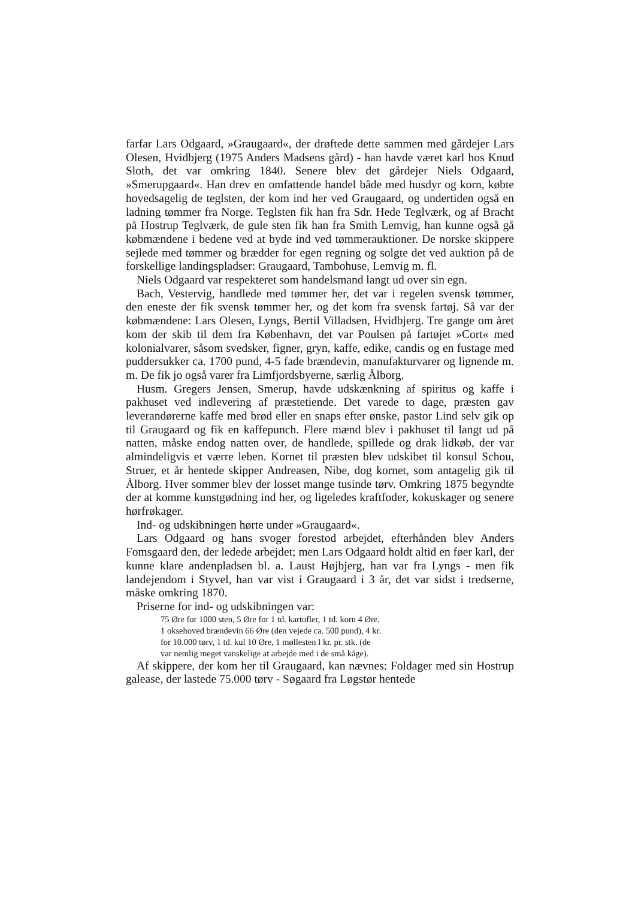farfar Lars Odgaard, »Graugaard«, der drøftede dette sammen med gårdejer Lars Olesen, Hvidbjerg (1975 Anders Madsens gård) - han havde været karl hos Knud Sloth, det var omkring 1840. Senere blev det gårdejer Niels Odgaard, »Smerupgaard«. Han drev en omfattende handel både med husdyr og korn, købte hovedsagelig de teglsten, der kom ind her ved Graugaard, og undertiden også en ladning tømmer fra Norge. Teglsten fik han fra Sdr. Hede Teglværk, og af Bracht på Hostrup Teglværk, de gule sten fik han fra Smith Lemvig, han kunne også gå købmændene i bedene ved at byde ind ved tømmerauktioner. De norske skippere sejlede med tømmer og brædder for egen regning og solgte det ved auktion på de forskellige landingspladser: Graugaard, Tambohuse, Lemvig m. fl.
Niels Odgaard var respekteret som handelsmand langt ud over sin egn.
Bach, Vestervig, handlede med tømmer her, det var i regelen svensk tømmer, den eneste der fik svensk tømmer her, og det kom fra svensk fartøj. Så var der købmændene: Lars Olesen, Lyngs, Bertil Villadsen, Hvidbjerg. Tre gange om året kom der skib til dem fra København, det var Poulsen på fartøjet »Cort« med kolonialvarer, såsom svedsker, figner, gryn, kaffe, edike, candis og en fustage med puddersukker ca. 1700 pund, 4-5 fade brændevin, manufakturvarer og lignende m. m. De fik jo også varer fra Limfjordsbyerne, særlig Ålborg.
Husm. Gregers Jensen, Smerup, havde udskænkning af spiritus og kaffe i pakhuset ved indlevering af præstetiende. Det varede to dage, præsten gav leverandørerne kaffe med brød eller en snaps efter ønske, pastor Lind selv gik op til Graugaard og fik en kaffepunch. Flere mænd blev i pakhuset til langt ud på natten, måske endog natten over, de handlede, spillede og drak lidkøb, der var almindeligvis et værre leben. Kornet til præsten blev udskibet til konsul Schou, Struer, et år hentede skipper Andreasen, Nibe, dog kornet, som antagelig gik til Ålborg. Hver sommer blev der losset mange tusinde tørv. Omkring 1875 begyndte der at komme kunstgødning ind her, og ligeledes kraftfoder, kokuskager og senere hørfrøkager.
Ind- og udskibningen hørte under »Graugaard«.
Lars Odgaard og hans svoger forestod arbejdet, efterhånden blev Anders Fomsgaard den, der ledede arbejdet; men Lars Odgaard holdt altid en føer karl, der kunne klare andenpladsen bl. a. Laust Højbjerg, han var fra Lyngs - men fik landejendom i Styvel, han var vist i Graugaard i 3 år, det var sidst i tredserne, måske omkring 1870.
Priserne for ind- og udskibningen var:
75 Øre for 1000 sten, 5 Øre for 1 td. kartofler, 1 td. korn 4 Øre,
1 oksehoved brændevin 66 Øre (den vejede ca. 500 pund), 4 kr.
for 10.000 tørv, 1 td. kul 10 Øre, 1 møllesten l kr. pr. stk. (de
var nemlig meget vanskelige at arbejde med i de små kåge).
Af skippere, der kom her til Graugaard, kan nævnes: Foldager med sin Hostrup galease, der lastede 75.000 tørv - Søgaard fra Løgstør hentede